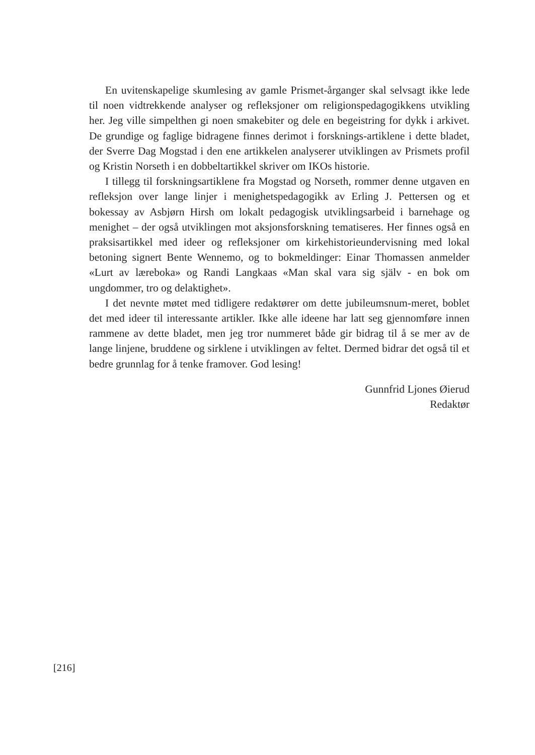En uvitenskapelige skumlesing av gamle Prismet-årganger skal selvsagt ikke lede til noen vidtrekkende analyser og refleksjoner om religionspedagogikkens utvikling her. Jeg ville simpelthen gi noen smakebiter og dele en begeistring for dykk i arkivet. De grundige og faglige bidragene finnes derimot i forsknings-artiklene i dette bladet, der Sverre Dag Mogstad i den ene artikkelen analyserer utviklingen av Prismets profil og Kristin Norseth i en dobbeltartikkel skriver om IKOs historie.
I tillegg til forskningsartiklene fra Mogstad og Norseth, rommer denne utgaven en refleksjon over lange linjer i menighetspedagogikk av Erling J. Pettersen og et bokessay av Asbjørn Hirsh om lokalt pedagogisk utviklingsarbeid i barnehage og menighet – der også utviklingen mot aksjonsforskning tematiseres. Her finnes også en praksisartikkel med ideer og refleksjoner om kirkehistorieundervisning med lokal betoning signert Bente Wennemo, og to bokmeldinger: Einar Thomassen anmelder «Lurt av læreboka» og Randi Langkaas «Man skal vara sig själv - en bok om ungdommer, tro og delaktighet».
I det nevnte møtet med tidligere redaktører om dette jubileumsnum-meret, boblet det med ideer til interessante artikler. Ikke alle ideene har latt seg gjennomføre innen rammene av dette bladet, men jeg tror nummeret både gir bidrag til å se mer av de lange linjene, bruddene og sirklene i utviklingen av feltet. Dermed bidrar det også til et bedre grunnlag for å tenke framover. God lesing!
Gunnfrid Ljones Øierud
Redaktør
[216]